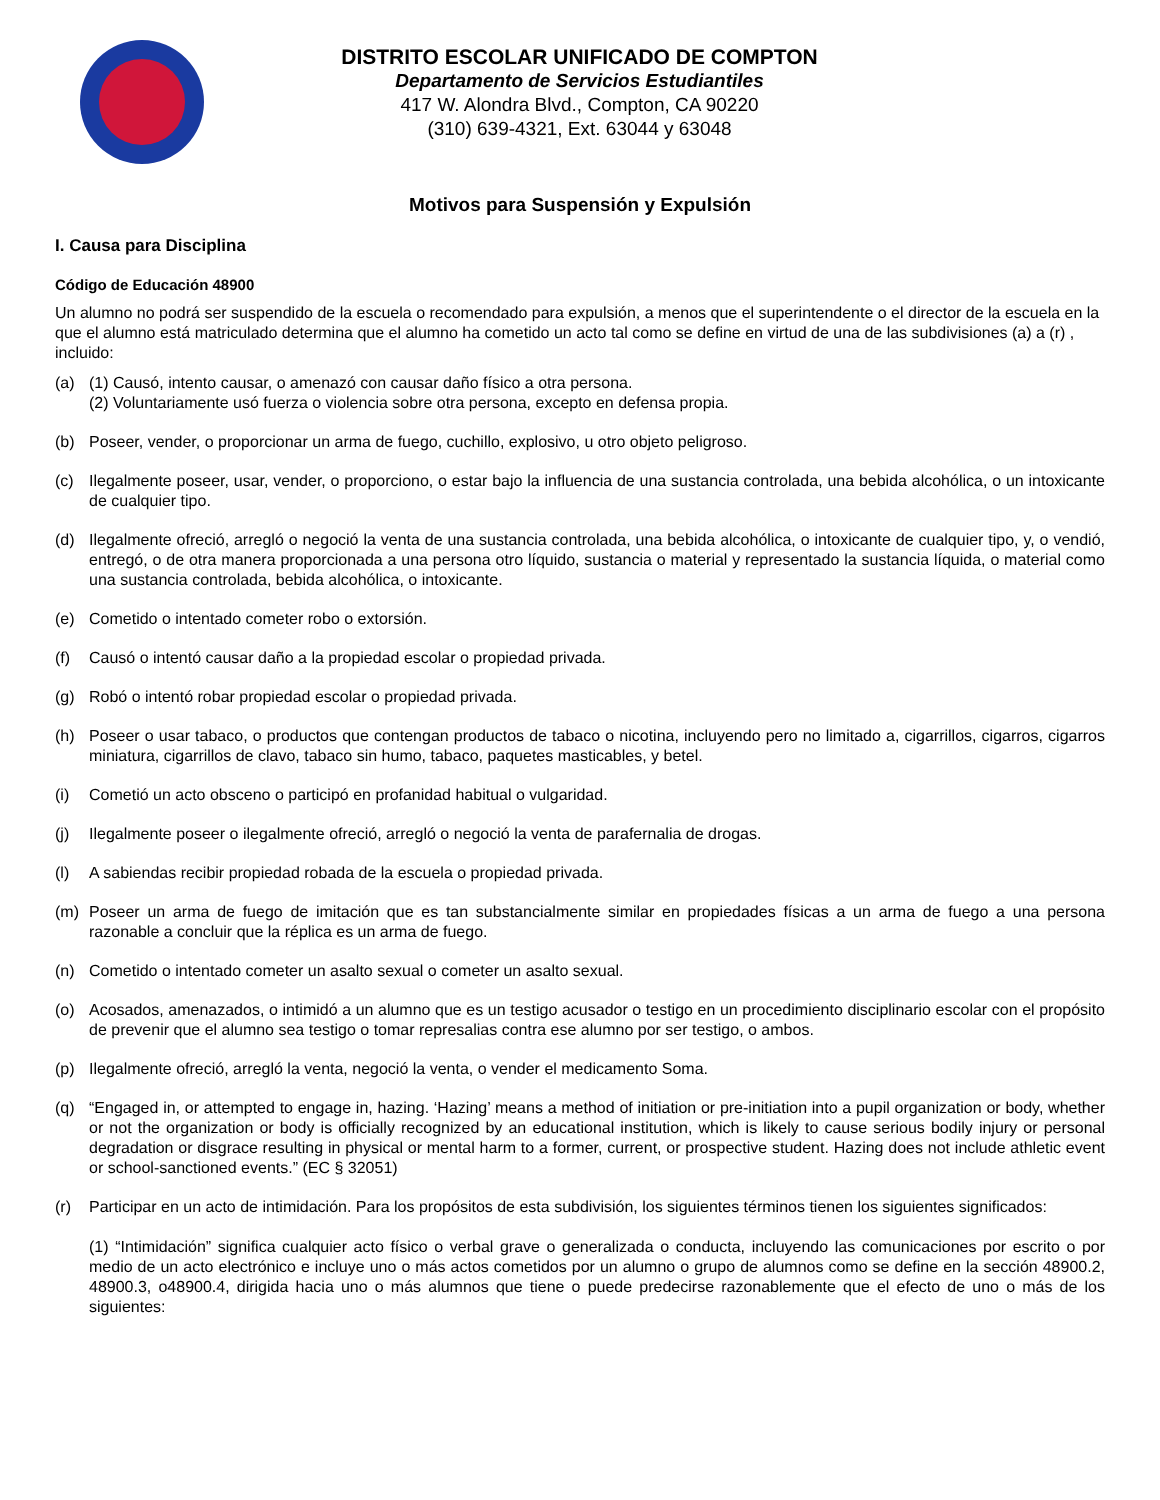DISTRITO ESCOLAR UNIFICADO DE COMPTON
Departamento de Servicios Estudiantiles
417 W. Alondra Blvd., Compton, CA 90220
(310) 639-4321, Ext. 63044 y 63048
Motivos para Suspensión y Expulsión
I. Causa para Disciplina
Código de Educación 48900
Un alumno no podrá ser suspendido de la escuela o recomendado para expulsión, a menos que el superintendente o el director de la escuela en la que el alumno está matriculado determina que el alumno ha cometido un acto tal como se define en virtud de una de las subdivisiones (a) a (r) , incluido:
(a) (1) Causó, intento causar, o amenazó con causar daño físico a otra persona.
(2) Voluntariamente usó fuerza o violencia sobre otra persona, excepto en defensa propia.
(b) Poseer, vender, o proporcionar un arma de fuego, cuchillo, explosivo, u otro objeto peligroso.
(c) Ilegalmente poseer, usar, vender, o proporciono, o estar bajo la influencia de una sustancia controlada, una bebida alcohólica, o un intoxicante de cualquier tipo.
(d) Ilegalmente ofreció, arregló o negoció la venta de una sustancia controlada, una bebida alcohólica, o intoxicante de cualquier tipo, y, o vendió, entregó, o de otra manera proporcionada a una persona otro líquido, sustancia o material y representado la sustancia líquida, o material como una sustancia controlada, bebida alcohólica, o intoxicante.
(e) Cometido o intentado cometer robo o extorsión.
(f) Causó o intentó causar daño a la propiedad escolar o propiedad privada.
(g) Robó o intentó robar propiedad escolar o propiedad privada.
(h) Poseer o usar tabaco, o productos que contengan productos de tabaco o nicotina, incluyendo pero no limitado a, cigarrillos, cigarros, cigarros miniatura, cigarrillos de clavo, tabaco sin humo, tabaco, paquetes masticables, y betel.
(i) Cometió un acto obsceno o participó en profanidad habitual o vulgaridad.
(j) Ilegalmente poseer o ilegalmente ofreció, arregló o negoció la venta de parafernalia de drogas.
(l) A sabiendas recibir propiedad robada de la escuela o propiedad privada.
(m) Poseer un arma de fuego de imitación que es tan substancialmente similar en propiedades físicas a un arma de fuego a una persona razonable a concluir que la réplica es un arma de fuego.
(n) Cometido o intentado cometer un asalto sexual o cometer un asalto sexual.
(o) Acosados, amenazados, o intimidó a un alumno que es un testigo acusador o testigo en un procedimiento disciplinario escolar con el propósito de prevenir que el alumno sea testigo o tomar represalias contra ese alumno por ser testigo, o ambos.
(p) Ilegalmente ofreció, arregló la venta, negoció la venta, o vender el medicamento Soma.
(q) “Engaged in, or attempted to engage in, hazing. ‘Hazing’ means a method of initiation or pre-initiation into a pupil organization or body, whether or not the organization or body is officially recognized by an educational institution, which is likely to cause serious bodily injury or personal degradation or disgrace resulting in physical or mental harm to a former, current, or prospective student. Hazing does not include athletic event or school-sanctioned events.” (EC § 32051)
(r) Participar en un acto de intimidación. Para los propósitos de esta subdivisión, los siguientes términos tienen los siguientes significados:
(1) “Intimidación” significa cualquier acto físico o verbal grave o generalizada o conducta, incluyendo las comunicaciones por escrito o por medio de un acto electrónico e incluye uno o más actos cometidos por un alumno o grupo de alumnos como se define en la sección 48900.2, 48900.3, o48900.4, dirigida hacia uno o más alumnos que tiene o puede predecirse razonablemente que el efecto de uno o más de los siguientes: